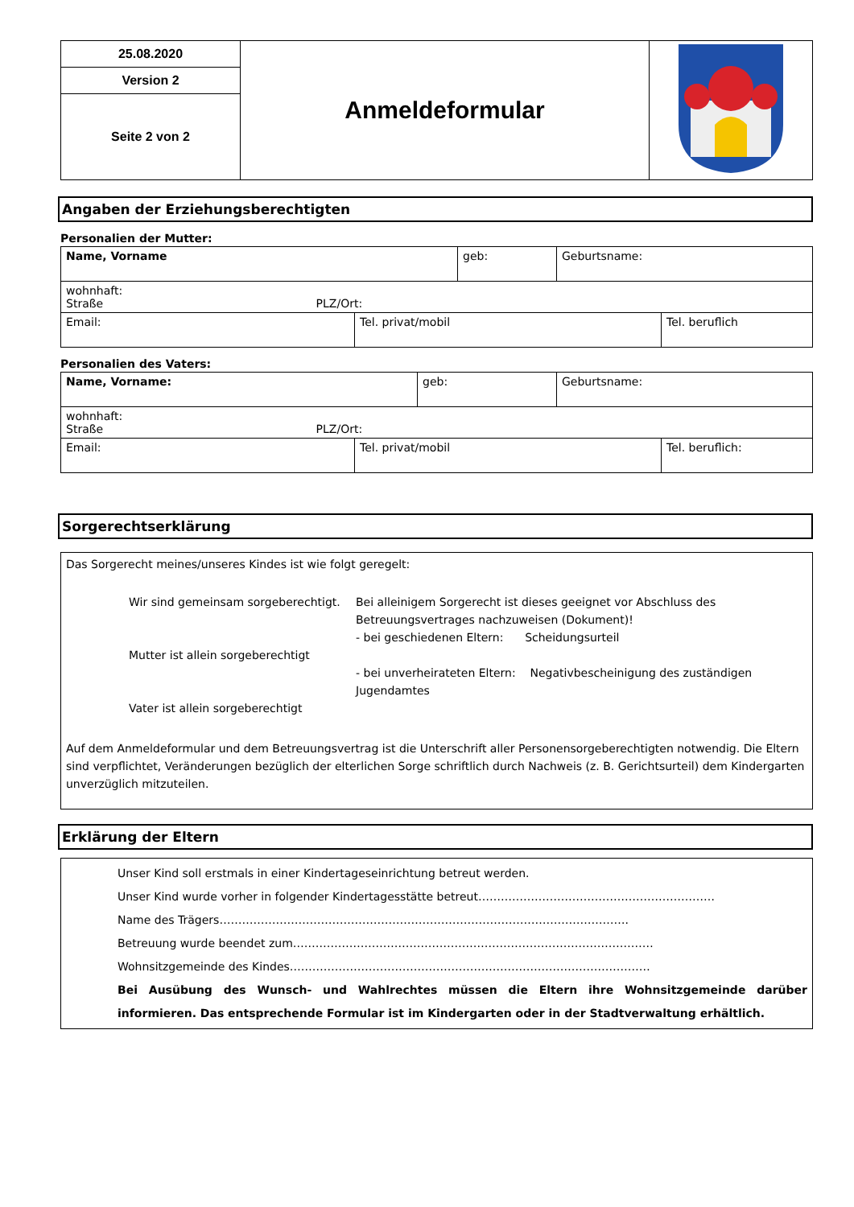| 25.08.2020 | Anmeldeformular | |
| Version 2 | | |
| Seite 2 von 2 | | |
Angaben der Erziehungsberechtigten
Personalien der Mutter:
| Name, Vorname | geb: | Geburtsname: |
| wohnhaft: Straße PLZ/Ort: | | |
| Email: | Tel. privat/mobil | Tel. beruflich |
Personalien des Vaters:
| Name, Vorname: | geb: | Geburtsname: |
| wohnhaft: Straße PLZ/Ort: | | |
| Email: | Tel. privat/mobil | Tel. beruflich: |
Sorgerechtserklärung
Das Sorgerecht meines/unseres Kindes ist wie folgt geregelt:
| Wir sind gemeinsam sorgeberechtigt. Mutter ist allein sorgeberechtigt Vater ist allein sorgeberechtigt | Bei alleinigem Sorgerecht ist dieses geeignet vor Abschluss des Betreuungsvertrages nachzuweisen (Dokument)! - bei geschiedenen Eltern: Scheidungsurteil - bei unverheirateten Eltern: Negativbescheinigung des zuständigen Jugendamtes |
Auf dem Anmeldeformular und dem Betreuungsvertrag ist die Unterschrift aller Personensorgeberechtigten notwendig. Die Eltern sind verpflichtet, Veränderungen bezüglich der elterlichen Sorge schriftlich durch Nachweis (z. B. Gerichtsurteil) dem Kindergarten unverzüglich mitzuteilen.
Erklärung der Eltern
Unser Kind soll erstmals in einer Kindertageseinrichtung betreut werden.
Unser Kind wurde vorher in folgender Kindertagesstätte betreut………………………………………………………
Name des Trägers……………………………………………………………………………………………….
Betreuung wurde beendet zum……………………………………………………………………………………
Wohnsitzgemeinde des Kindes……………………………………………………………………………………
Bei Ausübung des Wunsch- und Wahlrechtes müssen die Eltern ihre Wohnsitzgemeinde darüber informieren. Das entsprechende Formular ist im Kindergarten oder in der Stadtverwaltung erhältlich.